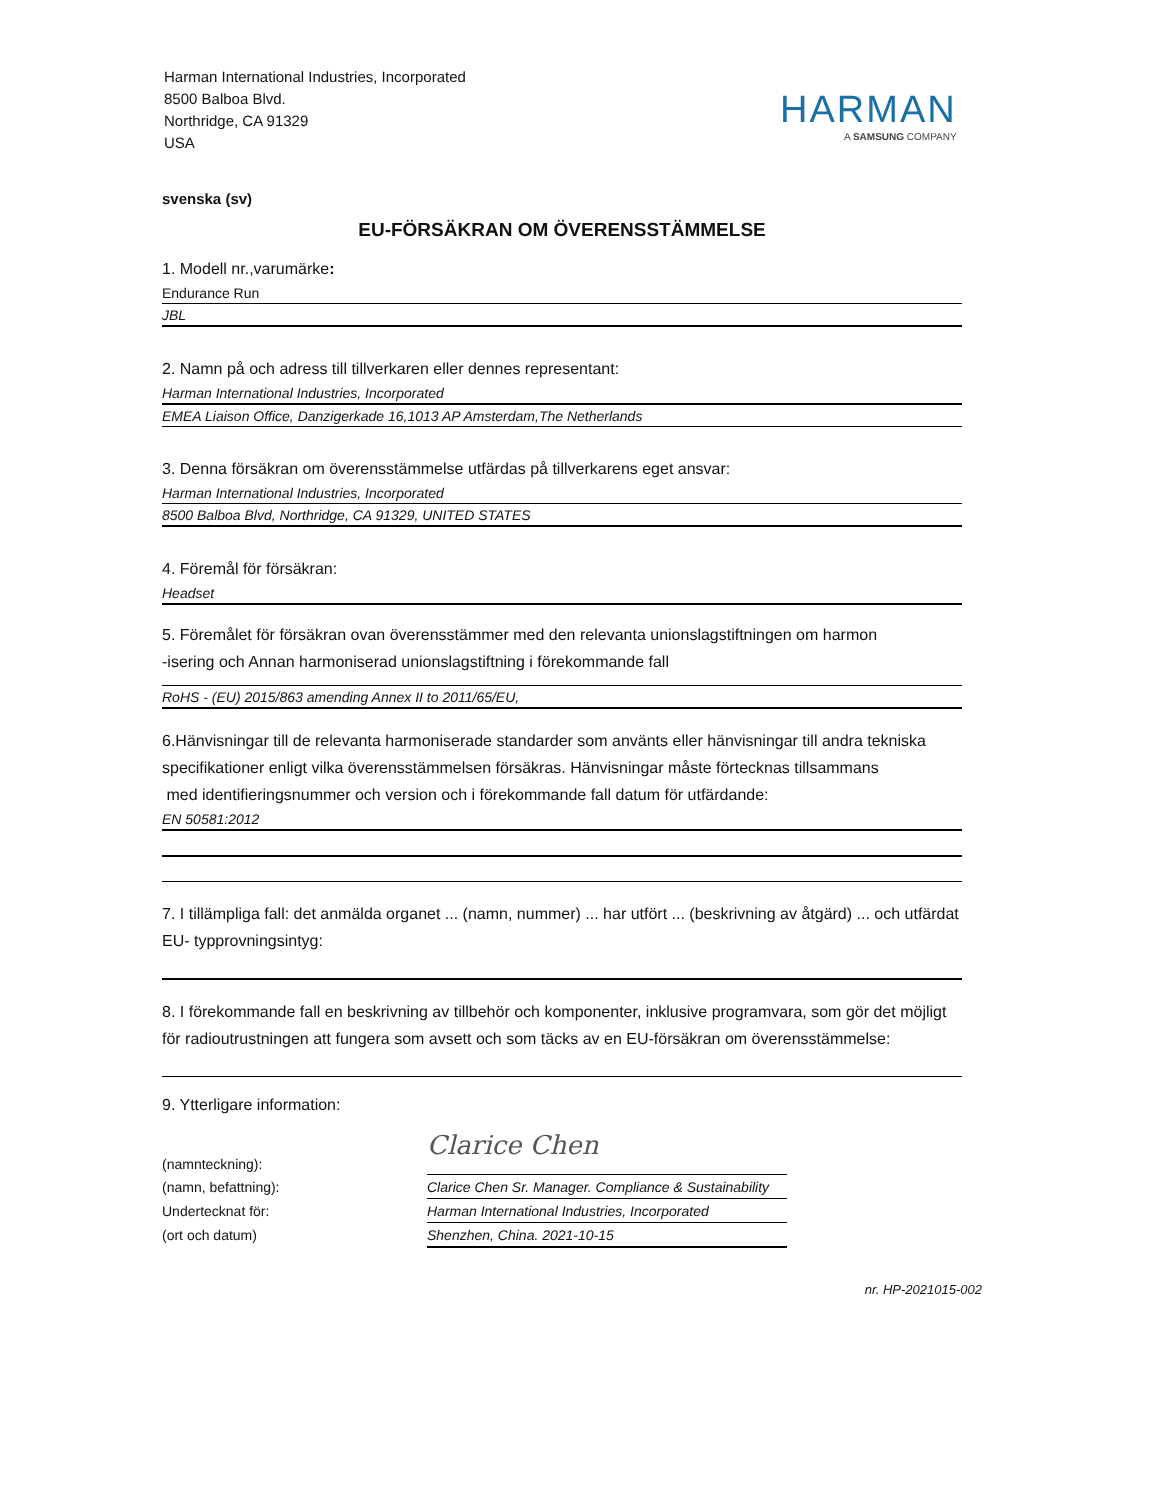Harman International Industries, Incorporated
8500 Balboa Blvd.
Northridge, CA 91329
USA
HARMAN
A SAMSUNG COMPANY
svenska (sv)
EU-FÖRSÄKRAN OM ÖVERENSSTÄMMELSE
1. Modell nr.,varumärke:
Endurance Run
JBL
2. Namn på och adress till tillverkaren eller dennes representant:
Harman International Industries, Incorporated
EMEA Liaison Office, Danzigerkade 16,1013 AP Amsterdam,The Netherlands
3. Denna försäkran om överensstämmelse utfärdas på tillverkarens eget ansvar:
Harman International Industries, Incorporated
8500 Balboa Blvd, Northridge, CA 91329, UNITED STATES
4. Föremål för försäkran:
Headset
5. Föremålet för försäkran ovan överensstämmer med den relevanta unionslagstiftningen om harmon
-isering och Annan harmoniserad unionslagstiftning i förekommande fall
RoHS - (EU) 2015/863 amending Annex II to 2011/65/EU,
6.Hänvisningar till de relevanta harmoniserade standarder som använts eller hänvisningar till andra tekniska specifikationer enligt vilka överensstämmelsen försäkras. Hänvisningar måste förtecknas tillsammans
med identifieringsnummer och version och i förekommande fall datum för utfärdande:
EN 50581:2012
7. I tillämpliga fall: det anmälda organet ... (namn, nummer) ... har utfört ... (beskrivning av åtgärd) ... och utfärdat EU- typprovningsintyg:
8. I förekommande fall en beskrivning av tillbehör och komponenter, inklusive programvara, som gör det möjligt för radioutrustningen att fungera som avsett och som täcks av en EU-försäkran om överensstämmelse:
9. Ytterligare information:
(namnteckning):
Clarice Chen
(namn, befattning):
Clarice Chen Sr. Manager. Compliance & Sustainability
Undertecknat för:
Harman International Industries, Incorporated
(ort och datum)
Shenzhen, China. 2021-10-15
nr. HP-2021015-002